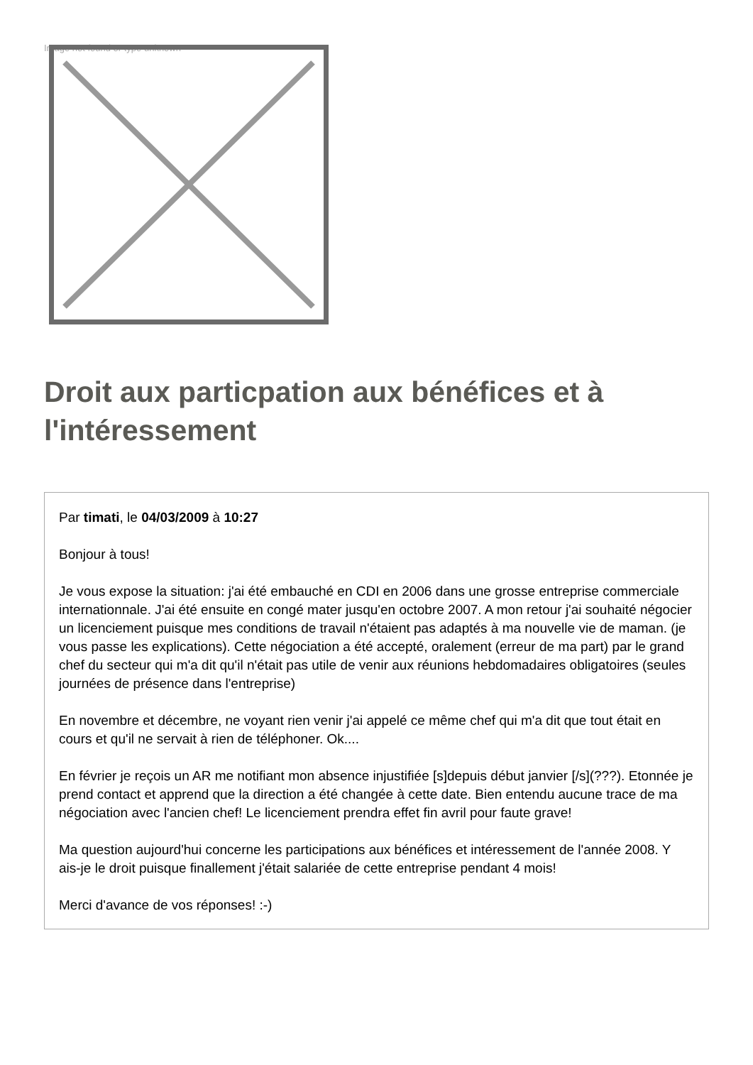Image not found or type unknown
Droit aux particpation aux bénéfices et à l'intéressement
Par timati, le 04/03/2009 à 10:27
Bonjour à tous!
Je vous expose la situation: j'ai été embauché en CDI en 2006 dans une grosse entreprise commerciale internationnale. J'ai été ensuite en congé mater jusqu'en octobre 2007. A mon retour j'ai souhaité négocier un licenciement puisque mes conditions de travail n'étaient pas adaptés à ma nouvelle vie de maman. (je vous passe les explications). Cette négociation a été accepté, oralement (erreur de ma part) par le grand chef du secteur qui m'a dit qu'il n'était pas utile de venir aux réunions hebdomadaires obligatoires (seules journées de présence dans l'entreprise)
En novembre et décembre, ne voyant rien venir j'ai appelé ce même chef qui m'a dit que tout était en cours et qu'il ne servait à rien de téléphoner. Ok....
En février je reçois un AR me notifiant mon absence injustifiée [s]depuis début janvier [/s](???). Etonnée je prend contact et apprend que la direction a été changée à cette date. Bien entendu aucune trace de ma négociation avec l'ancien chef! Le licenciement prendra effet fin avril pour faute grave!
Ma question aujourd'hui concerne les participations aux bénéfices et intéressement de l'année 2008. Y ais-je le droit puisque finallement j'était salariée de cette entreprise pendant 4 mois!
Merci d'avance de vos réponses! :-)